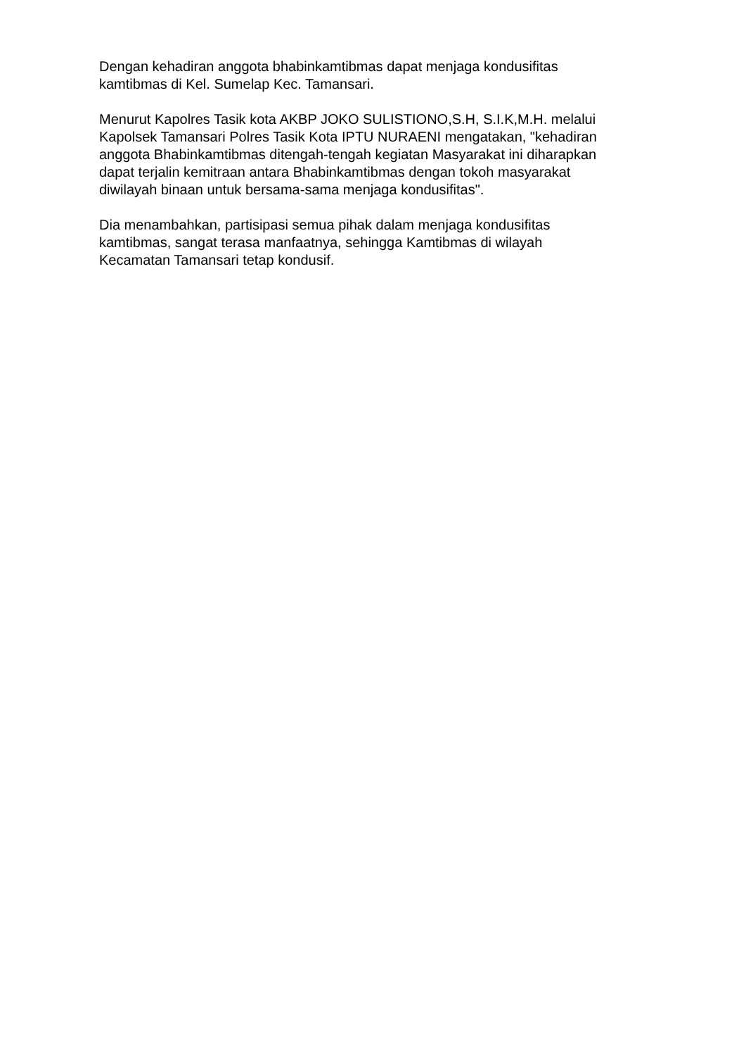Dengan kehadiran anggota bhabinkamtibmas dapat menjaga kondusifitas
kamtibmas di Kel. Sumelap Kec. Tamansari.
Menurut Kapolres Tasik kota AKBP JOKO SULISTIONO,S.H, S.I.K,M.H. melalui
Kapolsek Tamansari Polres Tasik Kota IPTU NURAENI mengatakan, "kehadiran
anggota Bhabinkamtibmas ditengah-tengah kegiatan Masyarakat ini diharapkan
dapat terjalin kemitraan antara Bhabinkamtibmas dengan tokoh masyarakat
diwilayah binaan untuk bersama-sama menjaga kondusifitas".
Dia menambahkan, partisipasi semua pihak dalam menjaga kondusifitas
kamtibmas, sangat terasa manfaatnya, sehingga Kamtibmas di wilayah
Kecamatan Tamansari tetap kondusif.